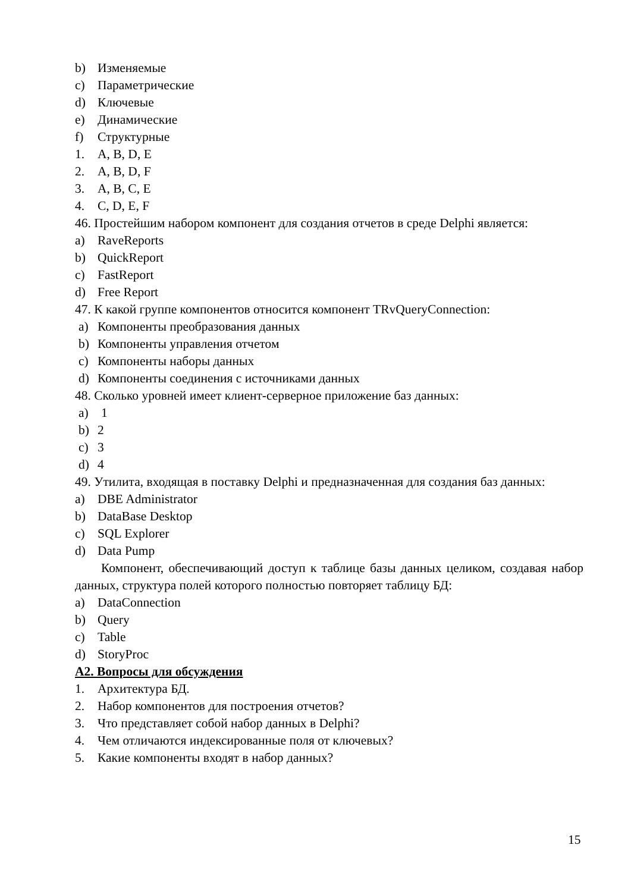b) Изменяемые
c) Параметрические
d) Ключевые
e) Динамические
f) Структурные
1. A, B, D, E
2. A, B, D, F
3. A, B, C, E
4. C, D, E, F
46. Простейшим набором компонент для создания отчетов в среде Delphi является:
a) RaveReports
b) QuickReport
c) FastReport
d) Free Report
47. К какой группе компонентов относится компонент TRvQueryConnection:
a) Компоненты преобразования данных
b) Компоненты управления отчетом
c) Компоненты наборы данных
d) Компоненты соединения с источниками данных
48. Сколько уровней имеет клиент-серверное приложение баз данных:
a) 1
b) 2
c) 3
d) 4
49. Утилита, входящая в поставку Delphi и предназначенная для создания баз данных:
a) DBE Administrator
b) DataBase Desktop
c) SQL Explorer
d) Data Pump
Компонент, обеспечивающий доступ к таблице базы данных целиком, создавая набор данных, структура полей которого полностью повторяет таблицу БД:
a) DataConnection
b) Query
c) Table
d) StoryProc
А2. Вопросы для обсуждения
1. Архитектура БД.
2. Набор компонентов для построения отчетов?
3. Что представляет собой набор данных в Delphi?
4. Чем отличаются индексированные поля от ключевых?
5. Какие компоненты входят в набор данных?
15